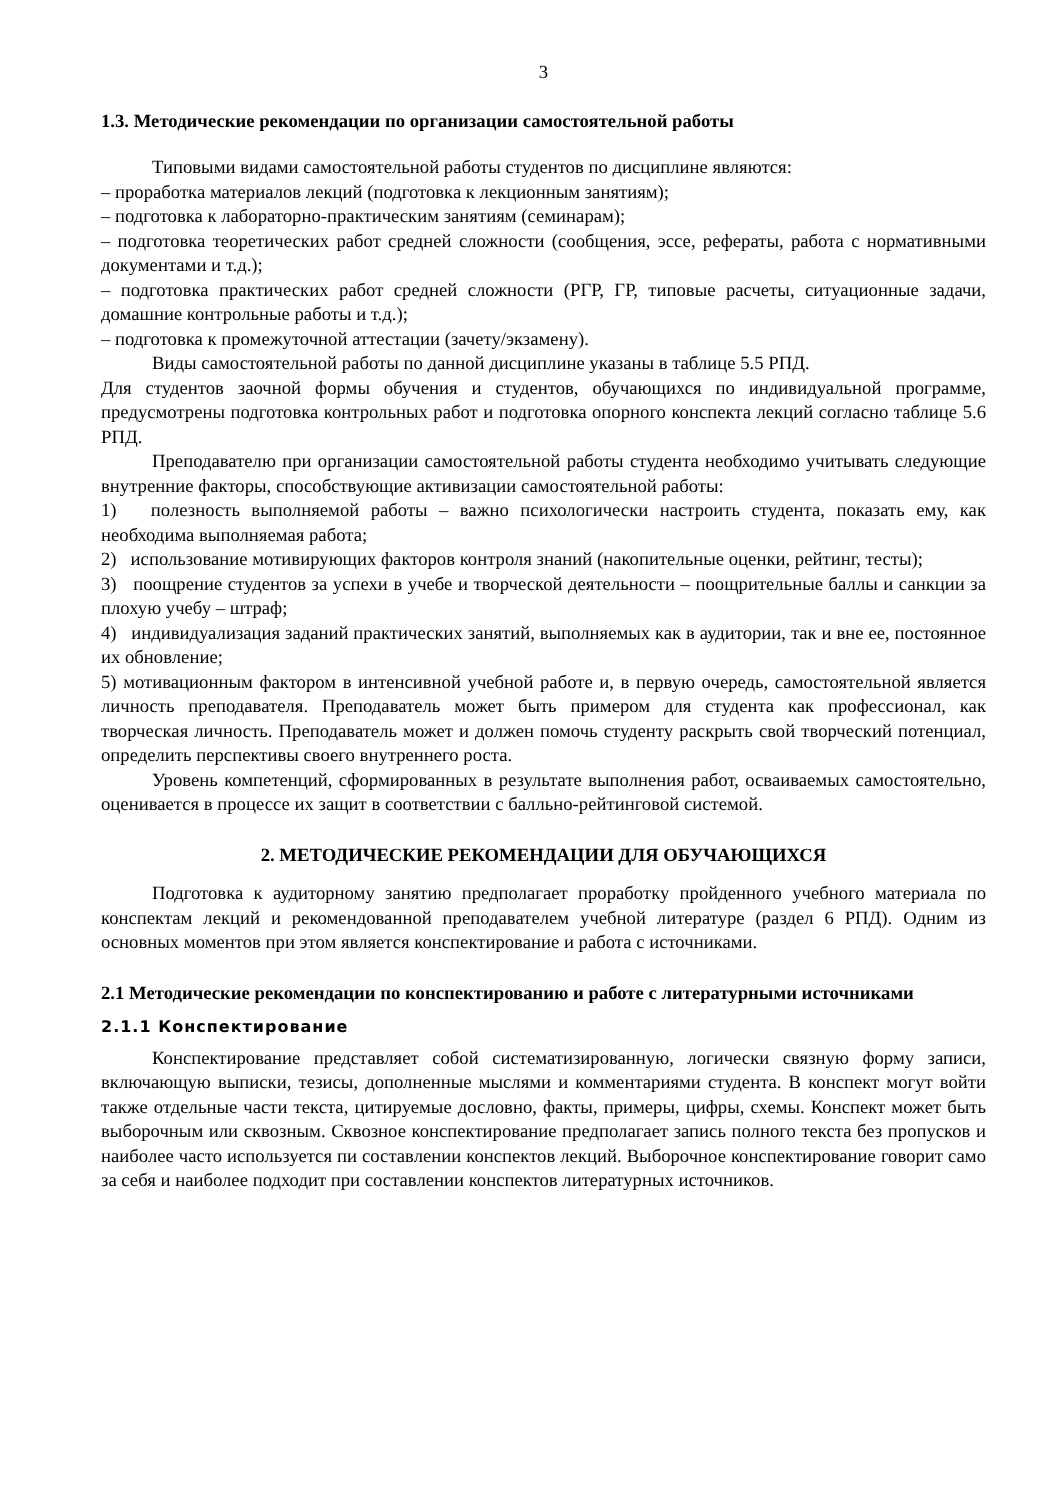3
1.3. Методические рекомендации по организации самостоятельной работы
Типовыми видами самостоятельной работы студентов по дисциплине являются:
– проработка материалов лекций (подготовка к лекционным занятиям);
– подготовка к лабораторно-практическим занятиям (семинарам);
– подготовка теоретических работ средней сложности (сообщения, эссе, рефераты, работа с нормативными документами и т.д.);
– подготовка практических работ средней сложности (РГР, ГР, типовые расчеты, ситуационные задачи, домашние контрольные работы и т.д.);
– подготовка к промежуточной аттестации (зачету/экзамену).
Виды самостоятельной работы по данной дисциплине указаны в таблице 5.5 РПД.
Для студентов заочной формы обучения и студентов, обучающихся по индивидуальной программе, предусмотрены подготовка контрольных работ и подготовка опорного конспекта лекций согласно таблице 5.6 РПД.
Преподавателю при организации самостоятельной работы студента необходимо учитывать следующие внутренние факторы, способствующие активизации самостоятельной работы:
1) полезность выполняемой работы – важно психологически настроить студента, показать ему, как необходима выполняемая работа;
2) использование мотивирующих факторов контроля знаний (накопительные оценки, рейтинг, тесты);
3) поощрение студентов за успехи в учебе и творческой деятельности – поощрительные баллы и санкции за плохую учебу – штраф;
4) индивидуализация заданий практических занятий, выполняемых как в аудитории, так и вне ее, постоянное их обновление;
5) мотивационным фактором в интенсивной учебной работе и, в первую очередь, самостоятельной является личность преподавателя. Преподаватель может быть примером для студента как профессионал, как творческая личность. Преподаватель может и должен помочь студенту раскрыть свой творческий потенциал, определить перспективы своего внутреннего роста.
Уровень компетенций, сформированных в результате выполнения работ, осваиваемых самостоятельно, оценивается в процессе их защит в соответствии с балльно-рейтинговой системой.
2. МЕТОДИЧЕСКИЕ РЕКОМЕНДАЦИИ ДЛЯ ОБУЧАЮЩИХСЯ
Подготовка к аудиторному занятию предполагает проработку пройденного учебного материала по конспектам лекций и рекомендованной преподавателем учебной литературе (раздел 6 РПД). Одним из основных моментов при этом является конспектирование и работа с источниками.
2.1 Методические рекомендации по конспектированию и работе с литературными источниками
2.1.1 Конспектирование
Конспектирование представляет собой систематизированную, логически связную форму записи, включающую выписки, тезисы, дополненные мыслями и комментариями студента. В конспект могут войти также отдельные части текста, цитируемые дословно, факты, примеры, цифры, схемы. Конспект может быть выборочным или сквозным. Сквозное конспектирование предполагает запись полного текста без пропусков и наиболее часто используется пи составлении конспектов лекций. Выборочное конспектирование говорит само за себя и наиболее подходит при составлении конспектов литературных источников.